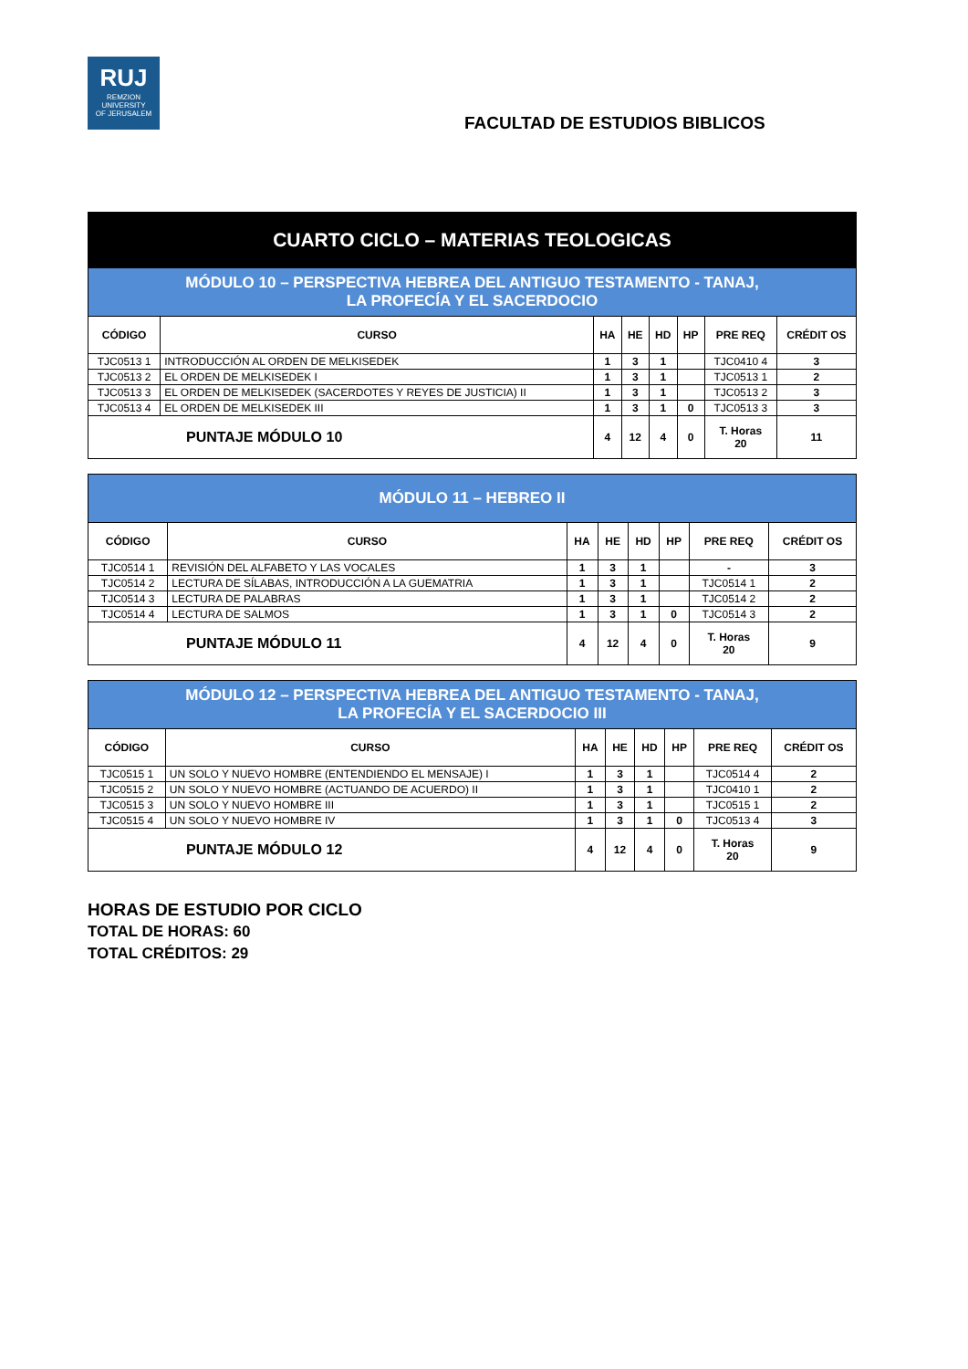RUJ
REMZION
UNIVERSITY
OF JERUSALEM
FACULTAD DE ESTUDIOS BIBLICOS
| CUARTO CICLO – MATERIAS TEOLOGICAS | | | | | | | |
| --- | --- | --- | --- | --- | --- | --- | --- |
| MÓDULO 10 – PERSPECTIVA HEBREA DEL ANTIGUO TESTAMENTO - TANAJ, LA PROFECÍA Y EL SACERDOCIO | | | | | | | |
| CÓDIGO | CURSO | HA | HE | HD | HP | PRE REQ | CRÉDIT OS |
| TJC0513 1 | INTRODUCCIÓN AL ORDEN DE MELKISEDEK | 1 | 3 | 1 | | TJC0410 4 | 3 |
| TJC0513 2 | EL ORDEN DE MELKISEDEK I | 1 | 3 | 1 | | TJC0513 1 | 2 |
| TJC0513 3 | EL ORDEN DE MELKISEDEK (SACERDOTES Y REYES DE JUSTICIA) II | 1 | 3 | 1 | | TJC0513 2 | 3 |
| TJC0513 4 | EL ORDEN DE MELKISEDEK III | 1 | 3 | 1 | 0 | TJC0513 3 | 3 |
| PUNTAJE MÓDULO 10 | | 4 | 12 | 4 | 0 | T. Horas 20 | 11 |
| MÓDULO 11 – HEBREO II | | | | | | | |
| --- | --- | --- | --- | --- | --- | --- | --- |
| CÓDIGO | CURSO | HA | HE | HD | HP | PRE REQ | CRÉDIT OS |
| TJC0514 1 | REVISIÓN DEL ALFABETO Y LAS VOCALES | 1 | 3 | 1 | | - | 3 |
| TJC0514 2 | LECTURA DE SÍLABAS, INTRODUCCIÓN A LA GUEMATRIA | 1 | 3 | 1 | | TJC0514 1 | 2 |
| TJC0514 3 | LECTURA DE PALABRAS | 1 | 3 | 1 | | TJC0514 2 | 2 |
| TJC0514 4 | LECTURA DE SALMOS | 1 | 3 | 1 | 0 | TJC0514 3 | 2 |
| PUNTAJE MÓDULO 11 | | 4 | 12 | 4 | 0 | T. Horas 20 | 9 |
| MÓDULO 12 – PERSPECTIVA HEBREA DEL ANTIGUO TESTAMENTO - TANAJ, LA PROFECÍA Y EL SACERDOCIO III | | | | | | | |
| --- | --- | --- | --- | --- | --- | --- | --- |
| CÓDIGO | CURSO | HA | HE | HD | HP | PRE REQ | CRÉDIT OS |
| TJC0515 1 | UN SOLO Y NUEVO HOMBRE (ENTENDIENDO EL MENSAJE) I | 1 | 3 | 1 | | TJC0514 4 | 2 |
| TJC0515 2 | UN SOLO Y NUEVO HOMBRE (ACTUANDO DE ACUERDO) II | 1 | 3 | 1 | | TJC0410 1 | 2 |
| TJC0515 3 | UN SOLO Y NUEVO HOMBRE III | 1 | 3 | 1 | | TJC0515 1 | 2 |
| TJC0515 4 | UN SOLO Y NUEVO HOMBRE IV | 1 | 3 | 1 | 0 | TJC0513 4 | 3 |
| PUNTAJE MÓDULO 12 | | 4 | 12 | 4 | 0 | T. Horas 20 | 9 |
HORAS DE ESTUDIO POR CICLO
TOTAL DE HORAS: 60
TOTAL CRÉDITOS: 29